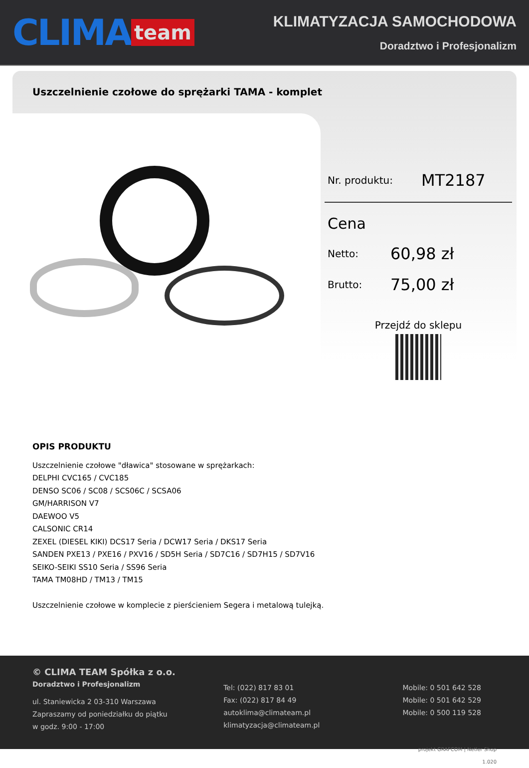CLIMA team
KLIMATYZACJA SAMOCHODOWA
Doradztwo i Profesjonalizm
Uszczelnienie czołowe do sprężarki TAMA - komplet
Nr. produktu: MT2187
Cena
Netto: 60,98 zł
Brutto: 75,00 zł
Przejdź do sklepu
OPIS PRODUKTU
Uszczelnienie czołowe "dławica" stosowane w sprężarkach:
DELPHI CVC165 / CVC185
DENSO SC06 / SC08 / SCS06C / SCSA06
GM/HARRISON V7
DAEWOO V5
CALSONIC CR14
ZEXEL (DIESEL KIKI) DCS17 Seria / DCW17 Seria / DKS17 Seria
SANDEN PXE13 / PXE16 / PXV16 / SD5H Seria / SD7C16 / SD7H15 / SD7V16
SEIKO-SEIKI SS10 Seria / SS96 Seria
TAMA TM08HD / TM13 / TM15
Uszczelnienie czołowe w komplecie z pierścieniem Segera i metalową tulejką.
© CLIMA TEAM Spółka z o.o.
Doradztwo i Profesjonalizm
ul. Staniewicka 2 03-310 Warszawa
Zapraszamy od poniedziałku do piątku
w godz. 9:00 - 17:00
Tel: (022) 817 83 01
Fax: (022) 817 84 49
autoklima@climateam.pl
klimatyzacja@climateam.pl
Mobile: 0 501 642 528
Mobile: 0 501 642 529
Mobile: 0 500 119 528
projekt GRAFCOM | Netler Shop 1.020